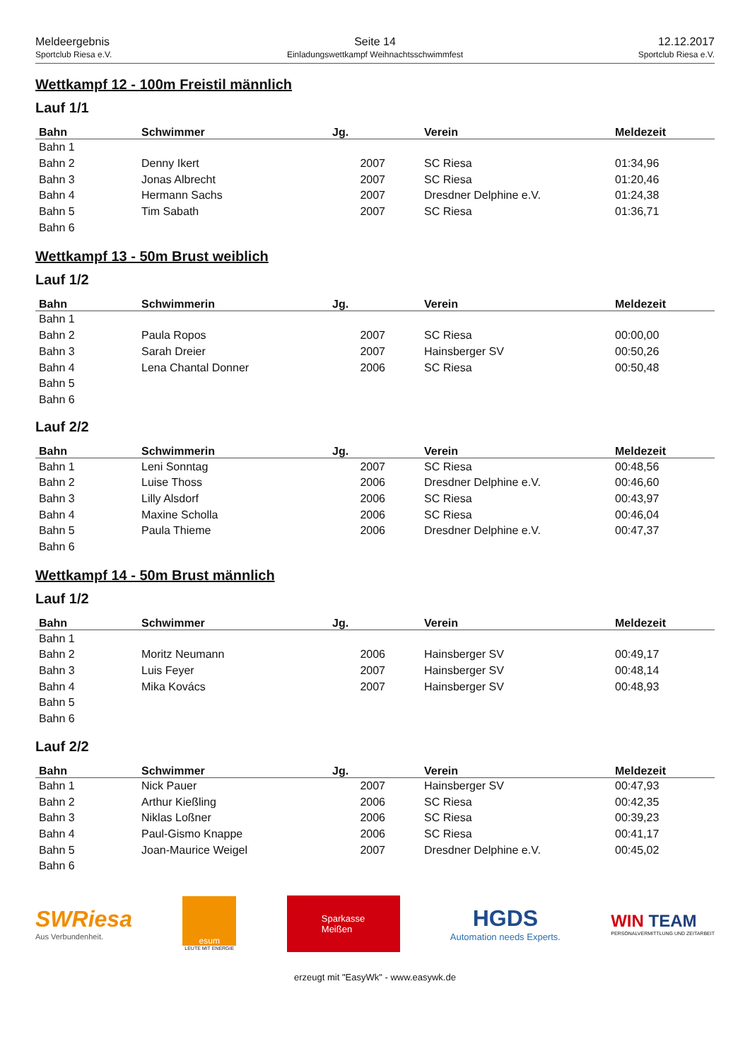Meldeergebnis
Sportclub Riesa e.V.
Seite 14
Einladungswettkampf Weihnachtsschwimmfest
12.12.2017
Sportclub Riesa e.V.
Wettkampf 12 - 100m Freistil männlich
Lauf 1/1
| Bahn | Schwimmer | Jg. | Verein | Meldezeit |
| --- | --- | --- | --- | --- |
| Bahn 1 | | | | |
| Bahn 2 | Denny Ikert | 2007 | SC Riesa | 01:34,96 |
| Bahn 3 | Jonas Albrecht | 2007 | SC Riesa | 01:20,46 |
| Bahn 4 | Hermann Sachs | 2007 | Dresdner Delphine e.V. | 01:24,38 |
| Bahn 5 | Tim Sabath | 2007 | SC Riesa | 01:36,71 |
| Bahn 6 | | | | |
Wettkampf 13 - 50m Brust weiblich
Lauf 1/2
| Bahn | Schwimmerin | Jg. | Verein | Meldezeit |
| --- | --- | --- | --- | --- |
| Bahn 1 | | | | |
| Bahn 2 | Paula Ropos | 2007 | SC Riesa | 00:00,00 |
| Bahn 3 | Sarah Dreier | 2007 | Hainsberger SV | 00:50,26 |
| Bahn 4 | Lena Chantal Donner | 2006 | SC Riesa | 00:50,48 |
| Bahn 5 | | | | |
| Bahn 6 | | | | |
Lauf 2/2
| Bahn | Schwimmerin | Jg. | Verein | Meldezeit |
| --- | --- | --- | --- | --- |
| Bahn 1 | Leni Sonntag | 2007 | SC Riesa | 00:48,56 |
| Bahn 2 | Luise Thoss | 2006 | Dresdner Delphine e.V. | 00:46,60 |
| Bahn 3 | Lilly Alsdorf | 2006 | SC Riesa | 00:43,97 |
| Bahn 4 | Maxine Scholla | 2006 | SC Riesa | 00:46,04 |
| Bahn 5 | Paula Thieme | 2006 | Dresdner Delphine e.V. | 00:47,37 |
| Bahn 6 | | | | |
Wettkampf 14 - 50m Brust männlich
Lauf 1/2
| Bahn | Schwimmer | Jg. | Verein | Meldezeit |
| --- | --- | --- | --- | --- |
| Bahn 1 | | | | |
| Bahn 2 | Moritz Neumann | 2006 | Hainsberger SV | 00:49,17 |
| Bahn 3 | Luis Feyer | 2007 | Hainsberger SV | 00:48,14 |
| Bahn 4 | Mika Kovács | 2007 | Hainsberger SV | 00:48,93 |
| Bahn 5 | | | | |
| Bahn 6 | | | | |
Lauf 2/2
| Bahn | Schwimmer | Jg. | Verein | Meldezeit |
| --- | --- | --- | --- | --- |
| Bahn 1 | Nick Pauer | 2007 | Hainsberger SV | 00:47,93 |
| Bahn 2 | Arthur Kießling | 2006 | SC Riesa | 00:42,35 |
| Bahn 3 | Niklas Loßner | 2006 | SC Riesa | 00:39,23 |
| Bahn 4 | Paul-Gismo Knappe | 2006 | SC Riesa | 00:41,17 |
| Bahn 5 | Joan-Maurice Weigel | 2007 | Dresdner Delphine e.V. | 00:45,02 |
| Bahn 6 | | | | |
SWRiesa
Aus Verbundenheit.
esum
LEUTE MIT ENERGIE
Sparkasse
Meißen
HGDS
Automation needs Experts.
WIN TEAM
PERSONALVERMITTLUNG UND ZEITARBEIT
erzeugt mit "EasyWk" - www.easywk.de